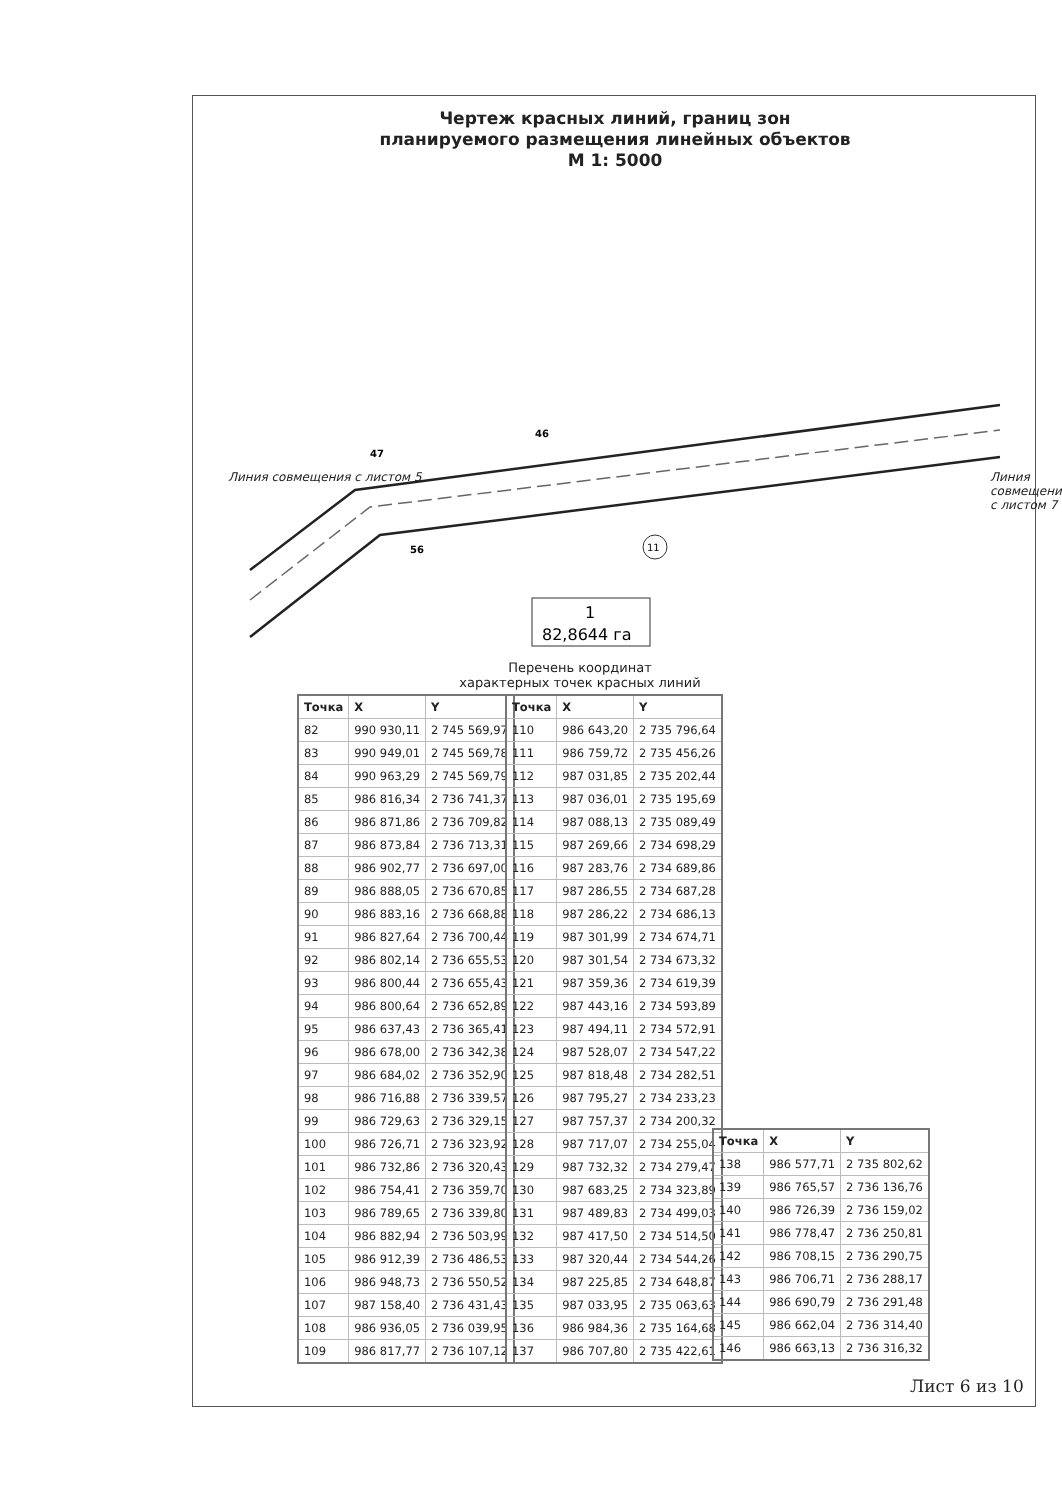Чертеж красных линий, границ зон
планируемого размещения линейных объектов
М 1: 5000
47
46
56
11
1
82,8644 га
Линия совмещения с листом 5 Линия совмещения с листом 7
Перечень координат
характерных точек красных линий
| Точка | X | Y |
| --- | --- | --- |
| 82 | 990 930,11 | 2 745 569,97 |
| 83 | 990 949,01 | 2 745 569,78 |
| 84 | 990 963,29 | 2 745 569,79 |
| 85 | 986 816,34 | 2 736 741,37 |
| 86 | 986 871,86 | 2 736 709,82 |
| 87 | 986 873,84 | 2 736 713,31 |
| 88 | 986 902,77 | 2 736 697,00 |
| 89 | 986 888,05 | 2 736 670,85 |
| 90 | 986 883,16 | 2 736 668,88 |
| 91 | 986 827,64 | 2 736 700,44 |
| 92 | 986 802,14 | 2 736 655,53 |
| 93 | 986 800,44 | 2 736 655,43 |
| 94 | 986 800,64 | 2 736 652,89 |
| 95 | 986 637,43 | 2 736 365,41 |
| 96 | 986 678,00 | 2 736 342,38 |
| 97 | 986 684,02 | 2 736 352,90 |
| 98 | 986 716,88 | 2 736 339,57 |
| 99 | 986 729,63 | 2 736 329,15 |
| 100 | 986 726,71 | 2 736 323,92 |
| 101 | 986 732,86 | 2 736 320,43 |
| 102 | 986 754,41 | 2 736 359,70 |
| 103 | 986 789,65 | 2 736 339,80 |
| 104 | 986 882,94 | 2 736 503,99 |
| 105 | 986 912,39 | 2 736 486,53 |
| 106 | 986 948,73 | 2 736 550,52 |
| 107 | 987 158,40 | 2 736 431,43 |
| 108 | 986 936,05 | 2 736 039,95 |
| 109 | 986 817,77 | 2 736 107,12 |
| Точка | X | Y |
| --- | --- | --- |
| 110 | 986 643,20 | 2 735 796,64 |
| 111 | 986 759,72 | 2 735 456,26 |
| 112 | 987 031,85 | 2 735 202,44 |
| 113 | 987 036,01 | 2 735 195,69 |
| 114 | 987 088,13 | 2 735 089,49 |
| 115 | 987 269,66 | 2 734 698,29 |
| 116 | 987 283,76 | 2 734 689,86 |
| 117 | 987 286,55 | 2 734 687,28 |
| 118 | 987 286,22 | 2 734 686,13 |
| 119 | 987 301,99 | 2 734 674,71 |
| 120 | 987 301,54 | 2 734 673,32 |
| 121 | 987 359,36 | 2 734 619,39 |
| 122 | 987 443,16 | 2 734 593,89 |
| 123 | 987 494,11 | 2 734 572,91 |
| 124 | 987 528,07 | 2 734 547,22 |
| 125 | 987 818,48 | 2 734 282,51 |
| 126 | 987 795,27 | 2 734 233,23 |
| 127 | 987 757,37 | 2 734 200,32 |
| 128 | 987 717,07 | 2 734 255,04 |
| 129 | 987 732,32 | 2 734 279,47 |
| 130 | 987 683,25 | 2 734 323,89 |
| 131 | 987 489,83 | 2 734 499,03 |
| 132 | 987 417,50 | 2 734 514,50 |
| 133 | 987 320,44 | 2 734 544,26 |
| 134 | 987 225,85 | 2 734 648,87 |
| 135 | 987 033,95 | 2 735 063,63 |
| 136 | 986 984,36 | 2 735 164,68 |
| 137 | 986 707,80 | 2 735 422,61 |
| Точка | X | Y |
| --- | --- | --- |
| 138 | 986 577,71 | 2 735 802,62 |
| 139 | 986 765,57 | 2 736 136,76 |
| 140 | 986 726,39 | 2 736 159,02 |
| 141 | 986 778,47 | 2 736 250,81 |
| 142 | 986 708,15 | 2 736 290,75 |
| 143 | 986 706,71 | 2 736 288,17 |
| 144 | 986 690,79 | 2 736 291,48 |
| 145 | 986 662,04 | 2 736 314,40 |
| 146 | 986 663,13 | 2 736 316,32 |
Лист 6 из 10